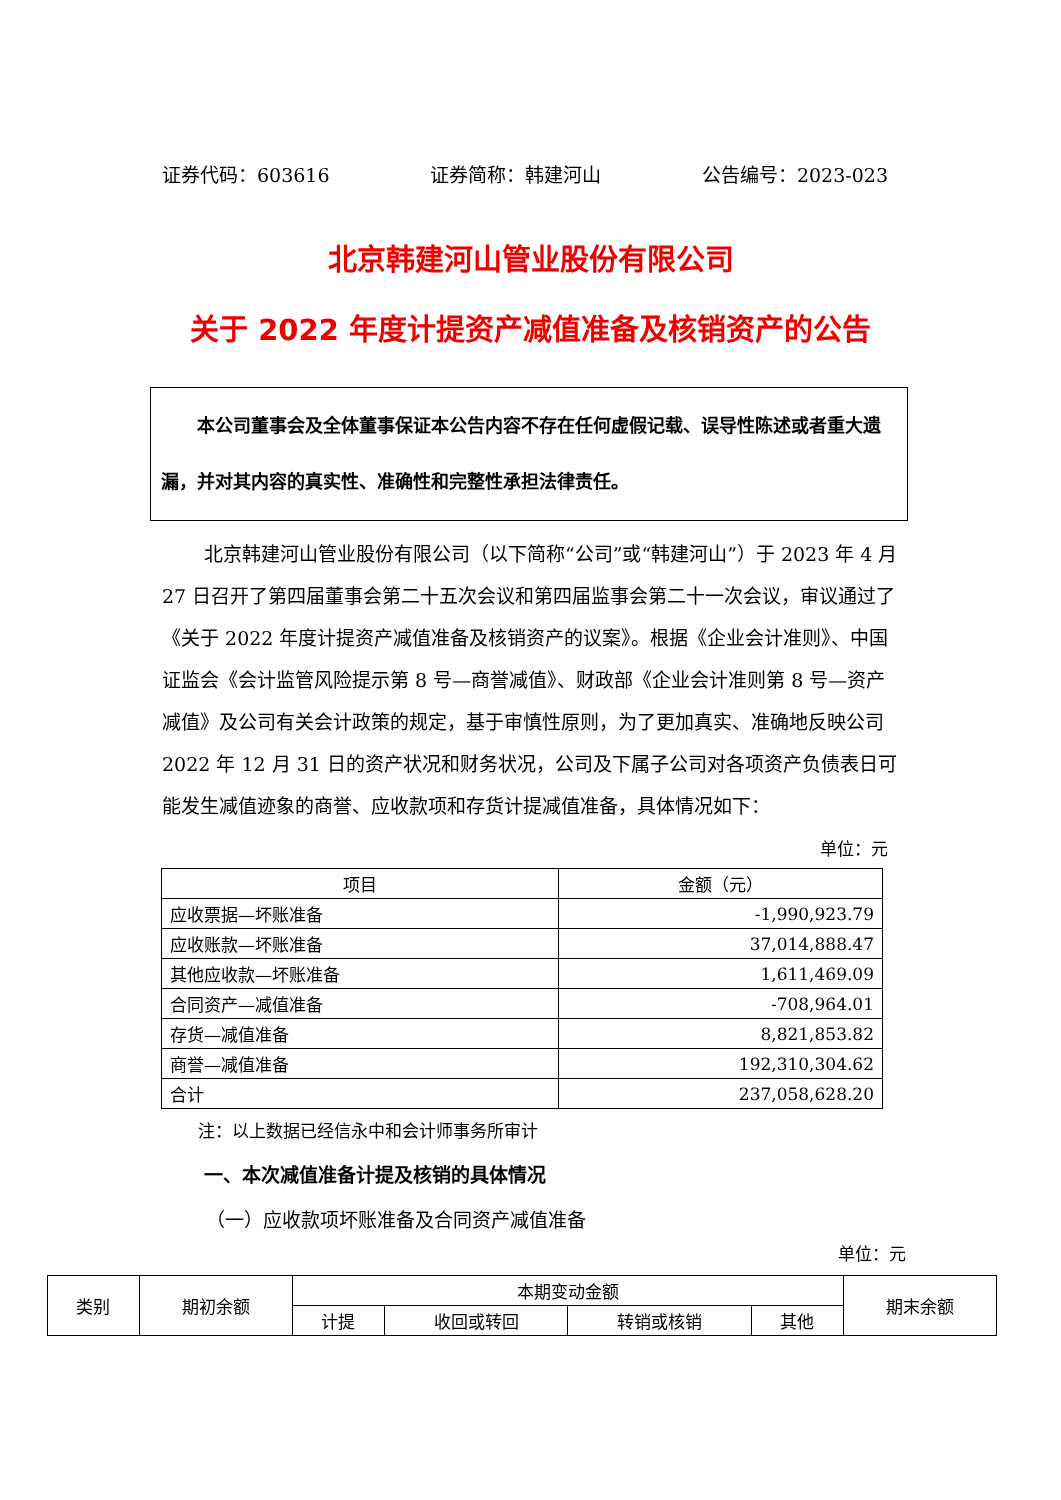证券代码：603616 证券简称：韩建河山 公告编号：2023-023
北京韩建河山管业股份有限公司
关于 2022 年度计提资产减值准备及核销资产的公告
  本公司董事会及全体董事保证本公告内容不存在任何虚假记载、误导性陈述或者重大遗漏，并对其内容的真实性、准确性和完整性承担法律责任。
北京韩建河山管业股份有限公司（以下简称“公司”或“韩建河山”）于 2023 年 4 月 27 日召开了第四届董事会第二十五次会议和第四届监事会第二十一次会议，审议通过了《关于 2022 年度计提资产减值准备及核销资产的议案》。根据《企业会计准则》、中国证监会《会计监管风险提示第 8 号—商誉减值》、财政部《企业会计准则第 8 号—资产减值》及公司有关会计政策的规定，基于审慎性原则，为了更加真实、准确地反映公司 2022 年 12 月 31 日的资产状况和财务状况，公司及下属子公司对各项资产负债表日可能发生减值迹象的商誉、应收款项和存货计提减值准备，具体情况如下：
单位：元
| 项目 | 金额（元） |
| --- | --- |
| 应收票据—坏账准备 | -1,990,923.79 |
| 应收账款—坏账准备 | 37,014,888.47 |
| 其他应收款—坏账准备 | 1,611,469.09 |
| 合同资产—减值准备 | -708,964.01 |
| 存货—减值准备 | 8,821,853.82 |
| 商誉—减值准备 | 192,310,304.62 |
| 合计 | 237,058,628.20 |
注：以上数据已经信永中和会计师事务所审计
一、本次减值准备计提及核销的具体情况
（一）应收款项坏账准备及合同资产减值准备
单位：元
| 类别 | 期初余额 | 本期变动金额 | | | | 期末余额 |
| --- | --- | --- | --- | --- | --- | --- |
| | | 计提 | 收回或转回 | 转销或核销 | 其他 | |